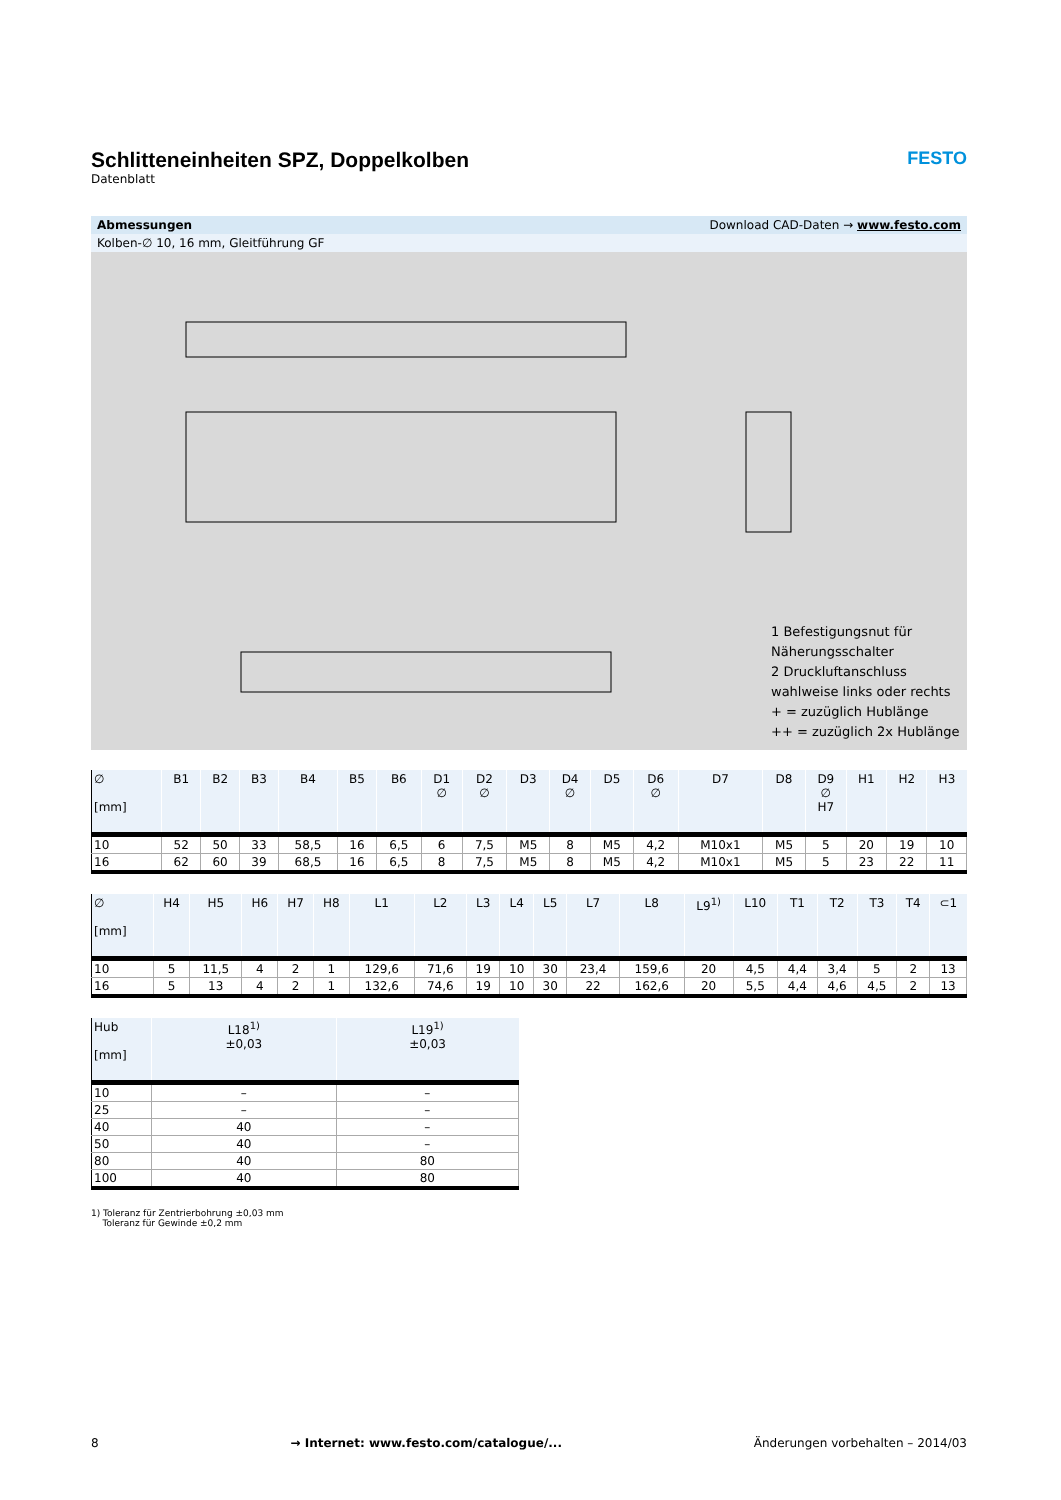FESTO
Schlitteneinheiten SPZ, Doppelkolben
Datenblatt
Abmessungen Download CAD-Daten → www.festo.com
Kolben-∅ 10, 16 mm, Gleitführung GF
1 Befestigungsnut für Näherungsschalter
2 Druckluftanschluss wahlweise links oder rechts
+ = zuzüglich Hublänge
++ = zuzüglich 2x Hublänge
| ∅ [mm] | B1 | B2 | B3 | B4 | B5 | B6 | D1 ∅ | D2 ∅ | D3 | D4 ∅ | D5 | D6 ∅ | D7 | D8 | D9 ∅ H7 | H1 | H2 | H3 |
| --- | --- | --- | --- | --- | --- | --- | --- | --- | --- | --- | --- | --- | --- | --- | --- | --- | --- | --- |
| 10 | 52 | 50 | 33 | 58,5 | 16 | 6,5 | 6 | 7,5 | M5 | 8 | M5 | 4,2 | M10x1 | M5 | 5 | 20 | 19 | 10 |
| 16 | 62 | 60 | 39 | 68,5 | 16 | 6,5 | 8 | 7,5 | M5 | 8 | M5 | 4,2 | M10x1 | M5 | 5 | 23 | 22 | 11 |
| ∅ [mm] | H4 | H5 | H6 | H7 | H8 | L1 | L2 | L3 | L4 | L5 | L7 | L8 | L9<sup>1)</sup> | L10 | T1 | T2 | T3 | T4 | ⊂1 |
| --- | --- | --- | --- | --- | --- | --- | --- | --- | --- | --- | --- | --- | --- | --- | --- | --- | --- | --- | --- |
| 10 | 5 | 11,5 | 4 | 2 | 1 | 129,6 | 71,6 | 19 | 10 | 30 | 23,4 | 159,6 | 20 | 4,5 | 4,4 | 3,4 | 5 | 2 | 13 |
| 16 | 5 | 13 | 4 | 2 | 1 | 132,6 | 74,6 | 19 | 10 | 30 | 22 | 162,6 | 20 | 5,5 | 4,4 | 4,6 | 4,5 | 2 | 13 |
| Hub [mm] | L18<sup>1)</sup> ±0,03 | L19<sup>1)</sup> ±0,03 |
| --- | --- | --- |
| 10 | – | – |
| 25 | – | – |
| 40 | 40 | – |
| 50 | 40 | – |
| 80 | 40 | 80 |
| 100 | 40 | 80 |
1) Toleranz für Zentrierbohrung ±0,03 mm
Toleranz für Gewinde ±0,2 mm
8 → Internet: www.festo.com/catalogue/... Änderungen vorbehalten – 2014/03